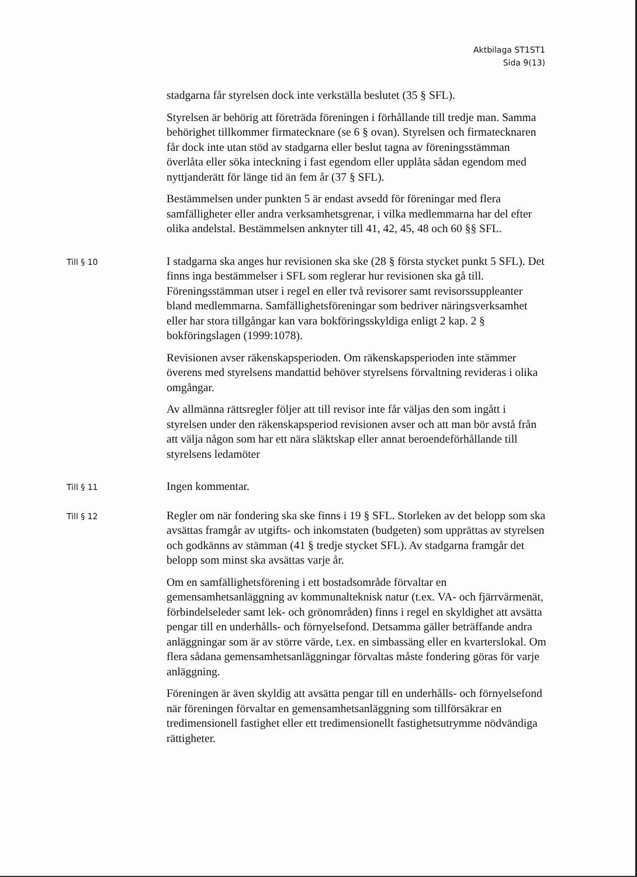Aktbilaga ST1ST1
Sida 9(13)
stadgarna får styrelsen dock inte verkställa beslutet (35 § SFL).
Styrelsen är behörig att företräda föreningen i förhållande till tredje man. Samma behörighet tillkommer firmatecknare (se 6 § ovan). Styrelsen och firmatecknaren får dock inte utan stöd av stadgarna eller beslut tagna av föreningsstämman överlåta eller söka inteckning i fast egendom eller upplåta sådan egendom med nyttjanderätt för länge tid än fem år (37 § SFL).
Bestämmelsen under punkten 5 är endast avsedd för föreningar med flera samfälligheter eller andra verksamhetsgrenar, i vilka medlemmarna har del efter olika andelstal. Bestämmelsen anknyter till 41, 42, 45, 48 och 60 §§ SFL.
Till § 10
I stadgarna ska anges hur revisionen ska ske (28 § första stycket punkt 5 SFL). Det finns inga bestämmelser i SFL som reglerar hur revisionen ska gå till. Föreningsstämman utser i regel en eller två revisorer samt revisorssuppleanter bland medlemmarna. Samfällighetsföreningar som bedriver näringsverksamhet eller har stora tillgångar kan vara bokföringsskyldiga enligt 2 kap. 2 § bokföringslagen (1999:1078).
Revisionen avser räkenskapsperioden. Om räkenskapsperioden inte stämmer överens med styrelsens mandattid behöver styrelsens förvaltning revideras i olika omgångar.
Av allmänna rättsregler följer att till revisor inte får väljas den som ingått i styrelsen under den räkenskapsperiod revisionen avser och att man bör avstå från att välja någon som har ett nära släktskap eller annat beroendeförhållande till styrelsens ledamöter
Till § 11
Ingen kommentar.
Till § 12
Regler om när fondering ska ske finns i 19 § SFL. Storleken av det belopp som ska avsättas framgår av utgifts- och inkomstaten (budgeten) som upprättas av styrelsen och godkänns av stämman (41 § tredje stycket SFL). Av stadgarna framgår det belopp som minst ska avsättas varje år.
Om en samfällighetsförening i ett bostadsområde förvaltar en gemensamhetsanläggning av kommunalteknisk natur (t.ex. VA- och fjärrvärmenät, förbindelseleder samt lek- och grönområden) finns i regel en skyldighet att avsätta pengar till en underhålls- och förnyelsefond. Detsamma gäller beträffande andra anläggningar som är av större värde, t.ex. en simbassäng eller en kvarterslokal. Om flera sådana gemensamhetsanläggningar förvaltas måste fondering göras för varje anläggning.
Föreningen är även skyldig att avsätta pengar till en underhålls- och förnyelsefond när föreningen förvaltar en gemensamhetsanläggning som tillförsäkrar en tredimensionell fastighet eller ett tredimensionellt fastighetsutrymme nödvändiga rättigheter.